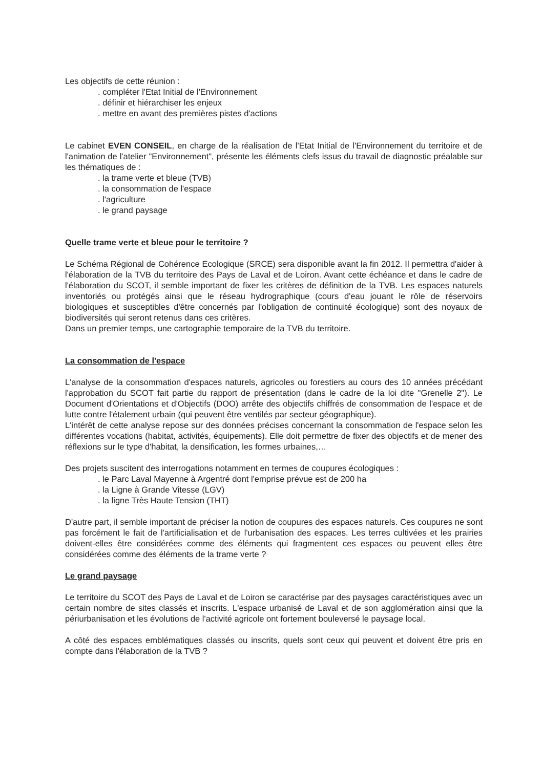Les objectifs de cette réunion :
. compléter l'Etat Initial de l'Environnement
. définir et hiérarchiser les enjeux
. mettre en avant des premières pistes d'actions
Le cabinet EVEN CONSEIL, en charge de la réalisation de l'Etat Initial de l'Environnement du territoire et de l'animation de l'atelier "Environnement", présente les éléments clefs issus du travail de diagnostic préalable sur les thématiques de :
. la trame verte et bleue (TVB)
. la consommation de l'espace
. l'agriculture
. le grand paysage
Quelle trame verte et bleue pour le territoire ?
Le Schéma Régional de Cohérence Ecologique (SRCE) sera disponible avant la fin 2012. Il permettra d'aider à l'élaboration de la TVB du territoire des Pays de Laval et de Loiron. Avant cette échéance et dans le cadre de l'élaboration du SCOT, il semble important de fixer les critères de définition de la TVB. Les espaces naturels inventoriés ou protégés ainsi que le réseau hydrographique (cours d'eau jouant le rôle de réservoirs biologiques et susceptibles d'être concernés par l'obligation de continuité écologique) sont des noyaux de biodiversités qui seront retenus dans ces critères.
Dans un premier temps, une cartographie temporaire de la TVB du territoire.
La consommation de l'espace
L'analyse de la consommation d'espaces naturels, agricoles ou forestiers au cours des 10 années précédant l'approbation du SCOT fait partie du rapport de présentation (dans le cadre de la loi dite "Grenelle 2"). Le Document d'Orientations et d'Objectifs (DOO) arrête des objectifs chiffrés de consommation de l'espace et de lutte contre l'étalement urbain (qui peuvent être ventilés par secteur géographique).
L'intérêt de cette analyse repose sur des données précises concernant la consommation de l'espace selon les différentes vocations (habitat, activités, équipements). Elle doit permettre de fixer des objectifs et de mener des réflexions sur le type d'habitat, la densification, les formes urbaines,…
Des projets suscitent des interrogations notamment en termes de coupures écologiques :
. le Parc Laval Mayenne à Argentré dont l'emprise prévue est de 200 ha
. la Ligne à Grande Vitesse (LGV)
. la ligne Très Haute Tension (THT)
D'autre part, il semble important de préciser la notion de coupures des espaces naturels. Ces coupures ne sont pas forcément le fait de l'artificialisation et de l'urbanisation des espaces. Les terres cultivées et les prairies doivent-elles être considérées comme des éléments qui fragmentent ces espaces ou peuvent elles être considérées comme des éléments de la trame verte ?
Le grand paysage
Le territoire du SCOT des Pays de Laval et de Loiron se caractérise par des paysages caractéristiques avec un certain nombre de sites classés et inscrits. L'espace urbanisé de Laval et de son agglomération ainsi que la périurbanisation et les évolutions de l'activité agricole ont fortement bouleversé le paysage local.
A côté des espaces emblématiques classés ou inscrits, quels sont ceux qui peuvent et doivent être pris en compte dans l'élaboration de la TVB ?